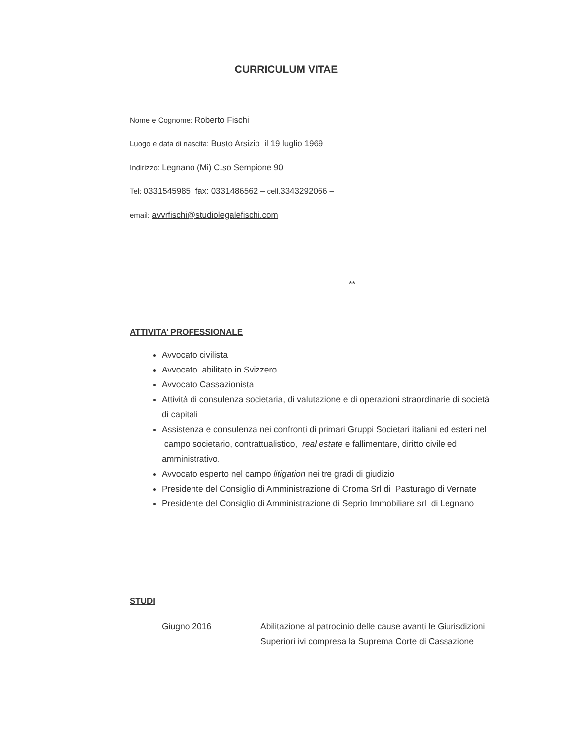CURRICULUM VITAE
Nome e Cognome: Roberto Fischi
Luogo e data di nascita: Busto Arsizio il 19 luglio 1969
Indirizzo: Legnano (Mi) C.so Sempione 90
Tel: 0331545985 fax: 0331486562 – cell.3343292066 –
email: avvrfischi@studiolegalefischi.com
**
ATTIVITA’ PROFESSIONALE
Avvocato civilista
Avvocato abilitato in Svizzero
Avvocato Cassazionista
Attività di consulenza societaria, di valutazione e di operazioni straordinarie di società di capitali
Assistenza e consulenza nei confronti di primari Gruppi Societari italiani ed esteri nel campo societario, contrattualistico, real estate e fallimentare, diritto civile ed amministrativo.
Avvocato esperto nel campo litigation nei tre gradi di giudizio
Presidente del Consiglio di Amministrazione di Croma Srl di Pasturago di Vernate
Presidente del Consiglio di Amministrazione di Seprio Immobiliare srl di Legnano
STUDI
Giugno 2016 Abilitazione al patrocinio delle cause avanti le Giurisdizioni Superiori ivi compresa la Suprema Corte di Cassazione